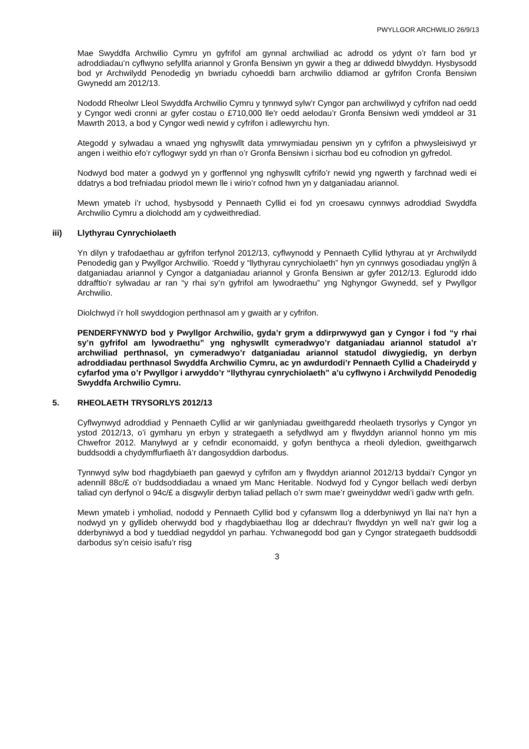PWYLLGOR ARCHWILIO 26/9/13
Mae Swyddfa Archwilio Cymru yn gyfrifol am gynnal archwiliad ac adrodd os ydynt o’r farn bod yr adroddiadau’n cyflwyno sefyllfa ariannol y Gronfa Bensiwn yn gywir a theg ar ddiwedd blwyddyn. Hysbysodd bod yr Archwilydd Penodedig yn bwriadu cyhoeddi barn archwilio ddiamod ar gyfrifon Cronfa Bensiwn Gwynedd am 2012/13.
Nododd Rheolwr Lleol Swyddfa Archwilio Cymru y tynnwyd sylw’r Cyngor pan archwiliwyd y cyfrifon nad oedd y Cyngor wedi cronni ar gyfer costau o £710,000 lle'r oedd aelodau’r Gronfa Bensiwn wedi ymddeol ar 31 Mawrth 2013, a bod y Cyngor wedi newid y cyfrifon i adlewyrchu hyn.
Ategodd y sylwadau a wnaed yng nghyswllt data ymrwymiadau pensiwn yn y cyfrifon a phwysleisiwyd yr angen i weithio efo’r cyflogwyr sydd yn rhan o’r Gronfa Bensiwn i sicrhau bod eu cofnodion yn gyfredol.
Nodwyd bod mater a godwyd yn y gorffennol yng nghyswllt cyfrifo’r newid yng ngwerth y farchnad wedi ei ddatrys a bod trefniadau priodol mewn lle i wirio’r cofnod hwn yn y datganiadau ariannol.
Mewn ymateb i’r uchod, hysbysodd y Pennaeth Cyllid ei fod yn croesawu cynnwys adroddiad Swyddfa Archwilio Cymru a diolchodd am y cydweithrediad.
iii) Llythyrau Cynrychiolaeth
Yn dilyn y trafodaethau ar gyfrifon terfynol 2012/13, cyflwynodd y Pennaeth Cyllid lythyrau at yr Archwilydd Penodedig gan y Pwyllgor Archwilio. ‘Roedd y “llythyrau cynrychiolaeth” hyn yn cynnwys gosodiadau ynglŷn â datganiadau ariannol y Cyngor a datganiadau ariannol y Gronfa Bensiwn ar gyfer 2012/13. Eglurodd iddo ddrafftio’r sylwadau ar ran “y rhai sy’n gyfrifol am lywodraethu” yng Nghyngor Gwynedd, sef y Pwyllgor Archwilio.
Diolchwyd i’r holl swyddogion perthnasol am y gwaith ar y cyfrifon.
PENDERFYNWYD bod y Pwyllgor Archwilio, gyda’r grym a ddirprwywyd gan y Cyngor i fod “y rhai sy’n gyfrifol am lywodraethu” yng nghyswllt cymeradwyo’r datganiadau ariannol statudol a’r archwiliad perthnasol, yn cymeradwyo’r datganiadau ariannol statudol diwygiedig, yn derbyn adroddiadau perthnasol Swyddfa Archwilio Cymru, ac yn awdurdodi’r Pennaeth Cyllid a Chadeirydd y cyfarfod yma o’r Pwyllgor i arwyddo’r “llythyrau cynrychiolaeth” a’u cyflwyno i Archwilydd Penodedig Swyddfa Archwilio Cymru.
5. RHEOLAETH TRYSORLYS 2012/13
Cyflwynwyd adroddiad y Pennaeth Cyllid ar wir ganlyniadau gweithgaredd rheolaeth trysorlys y Cyngor yn ystod 2012/13, o’i gymharu yn erbyn y strategaeth a sefydlwyd am y flwyddyn ariannol honno ym mis Chwefror 2012. Manylwyd ar y cefndir economaidd, y gofyn benthyca a rheoli dyledion, gweithgarwch buddsoddi a chydymffurfiaeth â’r dangosyddion darbodus.
Tynnwyd sylw bod rhagdybiaeth pan gaewyd y cyfrifon am y flwyddyn ariannol 2012/13 byddai’r Cyngor yn adennill 88c/£ o’r buddsoddiadau a wnaed ym Manc Heritable. Nodwyd fod y Cyngor bellach wedi derbyn taliad cyn derfynol o 94c/£ a disgwylir derbyn taliad pellach o’r swm mae’r gweinyddwr wedi’i gadw wrth gefn.
Mewn ymateb i ymholiad, nododd y Pennaeth Cyllid bod y cyfanswm llog a dderbyniwyd yn llai na’r hyn a nodwyd yn y gyllideb oherwydd bod y rhagdybiaethau llog ar ddechrau’r flwyddyn yn well na’r gwir log a dderbyniwyd a bod y tueddiad negyddol yn parhau. Ychwanegodd bod gan y Cyngor strategaeth buddsoddi darbodus sy’n ceisio isafu’r risg
3